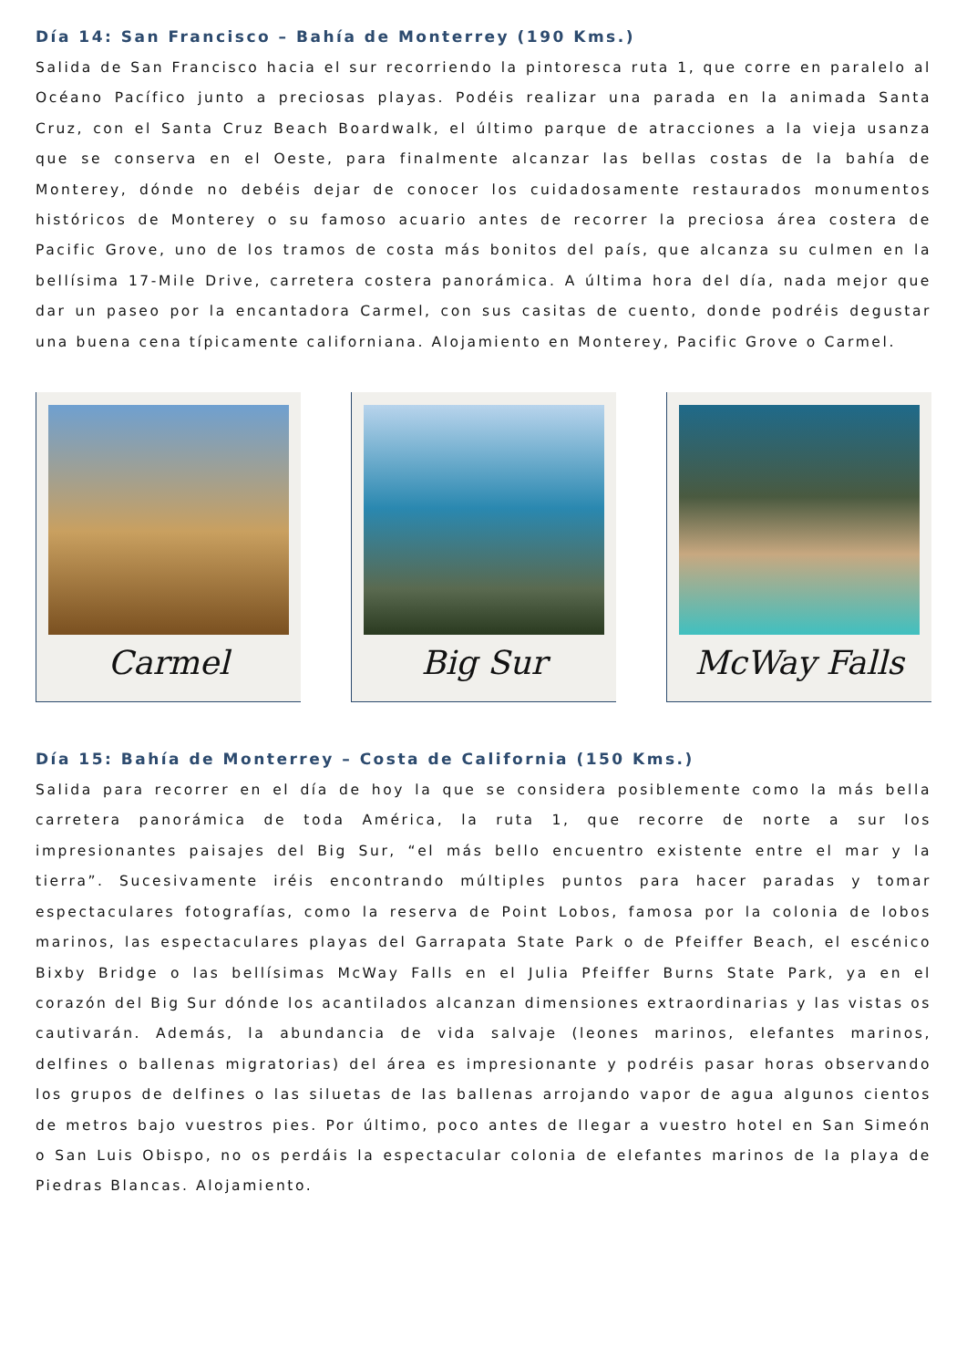Día 14: San Francisco – Bahía de Monterrey (190 Kms.)
Salida de San Francisco hacia el sur recorriendo la pintoresca ruta 1, que corre en paralelo al Océano Pacífico junto a preciosas playas. Podéis realizar una parada en la animada Santa Cruz, con el Santa Cruz Beach Boardwalk, el último parque de atracciones a la vieja usanza que se conserva en el Oeste, para finalmente alcanzar las bellas costas de la bahía de Monterey, dónde no debéis dejar de conocer los cuidadosamente restaurados monumentos históricos de Monterey o su famoso acuario antes de recorrer la preciosa área costera de Pacific Grove, uno de los tramos de costa más bonitos del país, que alcanza su culmen en la bellísima 17-Mile Drive, carretera costera panorámica. A última hora del día, nada mejor que dar un paseo por la encantadora Carmel, con sus casitas de cuento, donde podréis degustar una buena cena típicamente californiana. Alojamiento en Monterey, Pacific Grove o Carmel.
Carmel Big Sur McWay Falls
Día 15: Bahía de Monterrey – Costa de California (150 Kms.)
Salida para recorrer en el día de hoy la que se considera posiblemente como la más bella carretera panorámica de toda América, la ruta 1, que recorre de norte a sur los impresionantes paisajes del Big Sur, “el más bello encuentro existente entre el mar y la tierra”. Sucesivamente iréis encontrando múltiples puntos para hacer paradas y tomar espectaculares fotografías, como la reserva de Point Lobos, famosa por la colonia de lobos marinos, las espectaculares playas del Garrapata State Park o de Pfeiffer Beach, el escénico Bixby Bridge o las bellísimas McWay Falls en el Julia Pfeiffer Burns State Park, ya en el corazón del Big Sur dónde los acantilados alcanzan dimensiones extraordinarias y las vistas os cautivarán. Además, la abundancia de vida salvaje (leones marinos, elefantes marinos, delfines o ballenas migratorias) del área es impresionante y podréis pasar horas observando los grupos de delfines o las siluetas de las ballenas arrojando vapor de agua algunos cientos de metros bajo vuestros pies. Por último, poco antes de llegar a vuestro hotel en San Simeón o San Luis Obispo, no os perdáis la espectacular colonia de elefantes marinos de la playa de Piedras Blancas. Alojamiento.